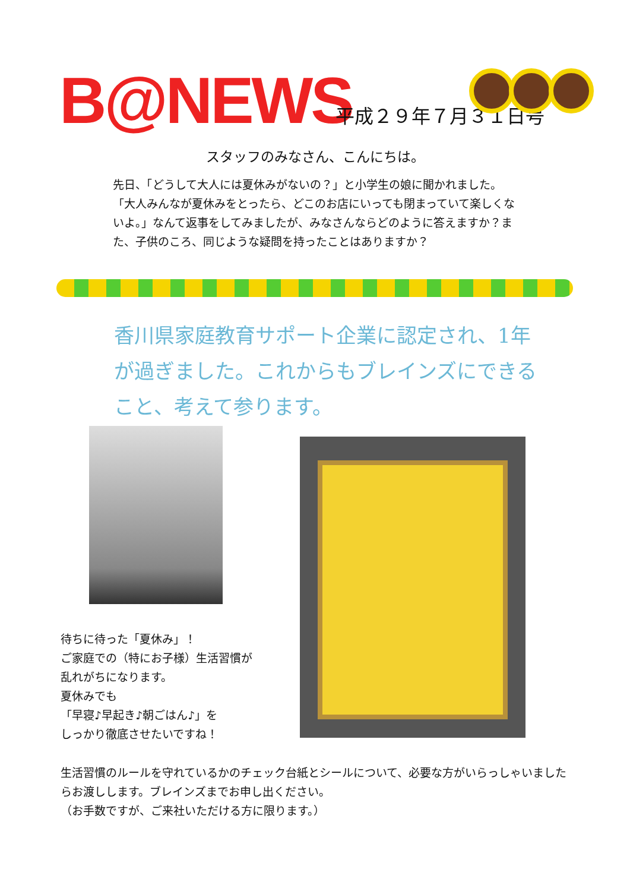B@NEWS 平成２９年７月３１日号
スタッフのみなさん、こんにちは。
先日、「どうして大人には夏休みがないの？」と小学生の娘に聞かれました。「大人みんなが夏休みをとったら、どこのお店にいっても閉まっていて楽しくないよ。」なんて返事をしてみましたが、みなさんならどのように答えますか？また、子供のころ、同じような疑問を持ったことはありますか？
香川県家庭教育サポート企業に認定され、1年が過ぎました。これからもブレインズにできること、考えて参ります。
待ちに待った「夏休み」！
ご家庭での（特にお子様）生活習慣が乱れがちになります。
夏休みでも
「早寝♪早起き♪朝ごはん♪」を
しっかり徹底させたいですね！
生活習慣のルールを守れているかのチェック台紙とシールについて、必要な方がいらっしゃいましたらお渡しします。ブレインズまでお申し出ください。
（お手数ですが、ご来社いただける方に限ります。）